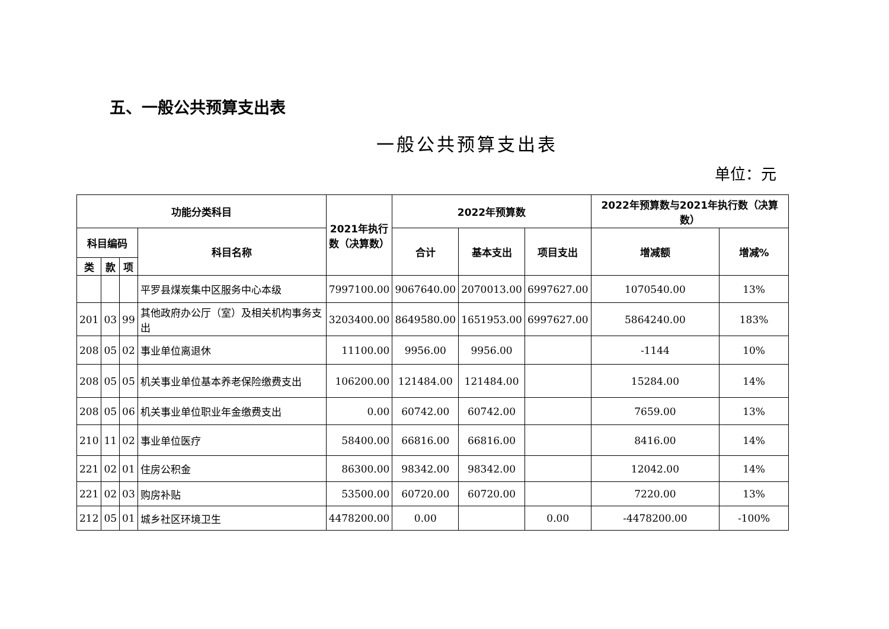五、一般公共预算支出表
一般公共预算支出表
单位：元
| 功能分类科目 | | | | 2021年执行数（决算数） | 2022年预算数 | | | 2022年预算数与2021年执行数（决算数） | |
| --- | --- | --- | --- | --- | --- | --- | --- | --- | --- |
| 科目编码 | | | 科目名称 | | 合计 | 基本支出 | 项目支出 | 增减额 | 增减% |
| 类 | 款 | 项 | | | | | | | |
| | | | 平罗县煤炭集中区服务中心本级 | 7997100.00 | 9067640.00 | 2070013.00 | 6997627.00 | 1070540.00 | 13% |
| 201 | 03 | 99 | 其他政府办公厅（室）及相关机构事务支出 | 3203400.00 | 8649580.00 | 1651953.00 | 6997627.00 | 5864240.00 | 183% |
| 208 | 05 | 02 | 事业单位离退休 | 11100.00 | 9956.00 | 9956.00 | | -1144 | 10% |
| 208 | 05 | 05 | 机关事业单位基本养老保险缴费支出 | 106200.00 | 121484.00 | 121484.00 | | 15284.00 | 14% |
| 208 | 05 | 06 | 机关事业单位职业年金缴费支出 | 0.00 | 60742.00 | 60742.00 | | 7659.00 | 13% |
| 210 | 11 | 02 | 事业单位医疗 | 58400.00 | 66816.00 | 66816.00 | | 8416.00 | 14% |
| 221 | 02 | 01 | 住房公积金 | 86300.00 | 98342.00 | 98342.00 | | 12042.00 | 14% |
| 221 | 02 | 03 | 购房补贴 | 53500.00 | 60720.00 | 60720.00 | | 7220.00 | 13% |
| 212 | 05 | 01 | 城乡社区环境卫生 | 4478200.00 | 0.00 | | 0.00 | -4478200.00 | -100% |